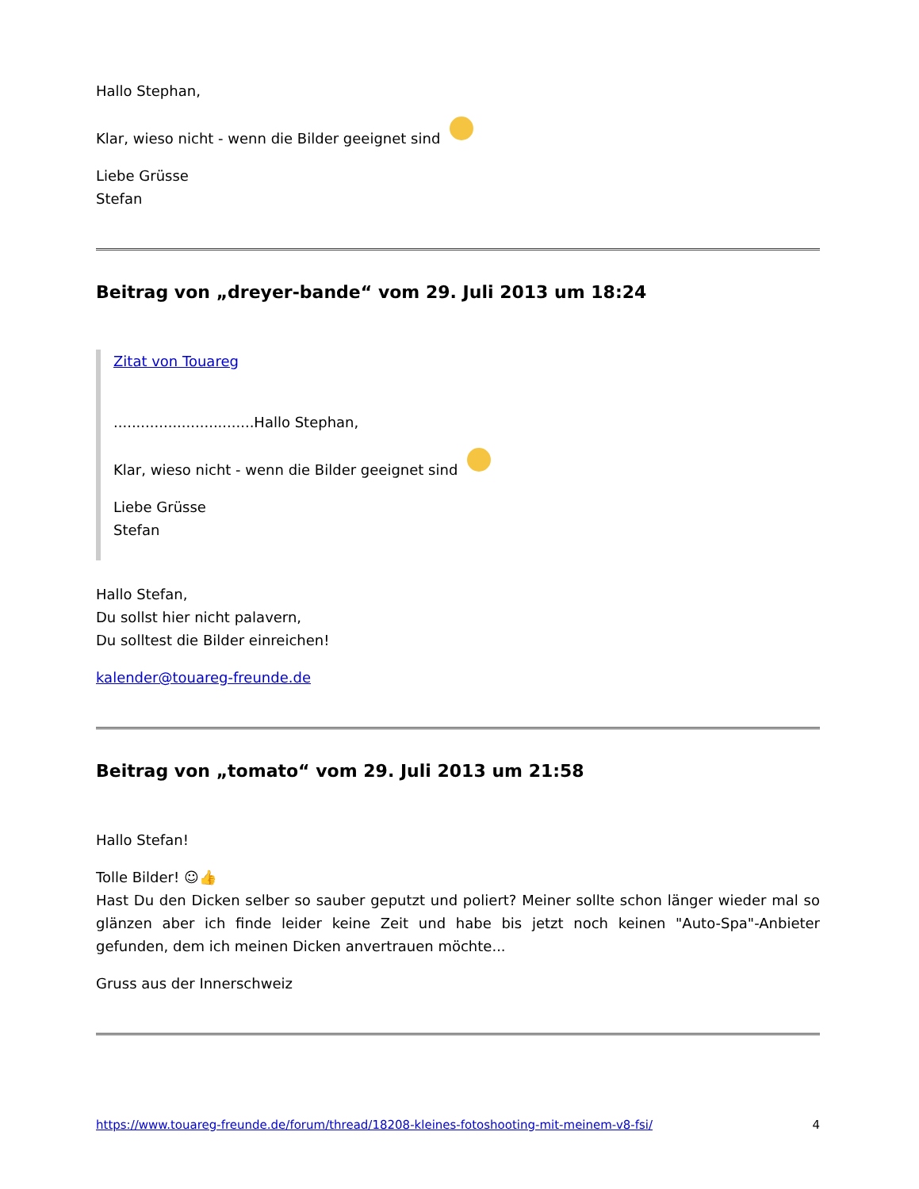Hallo Stephan,
Klar, wieso nicht - wenn die Bilder geeignet sind
Liebe Grüsse
Stefan
Beitrag von „dreyer-bande“ vom 29. Juli 2013 um 18:24
Zitat von Touareg
...............................Hallo Stephan,
Klar, wieso nicht - wenn die Bilder geeignet sind
Liebe Grüsse
Stefan
Hallo Stefan,
Du sollst hier nicht palavern,
Du solltest die Bilder einreichen!
kalender@touareg-freunde.de
Beitrag von „tomato“ vom 29. Juli 2013 um 21:58
Hallo Stefan!
Tolle Bilder! ☺👍
Hast Du den Dicken selber so sauber geputzt und poliert? Meiner sollte schon länger wieder mal so glänzen aber ich finde leider keine Zeit und habe bis jetzt noch keinen "Auto-Spa"-Anbieter gefunden, dem ich meinen Dicken anvertrauen möchte...
Gruss aus der Innerschweiz
https://www.touareg-freunde.de/forum/thread/18208-kleines-fotoshooting-mit-meinem-v8-fsi/ 4